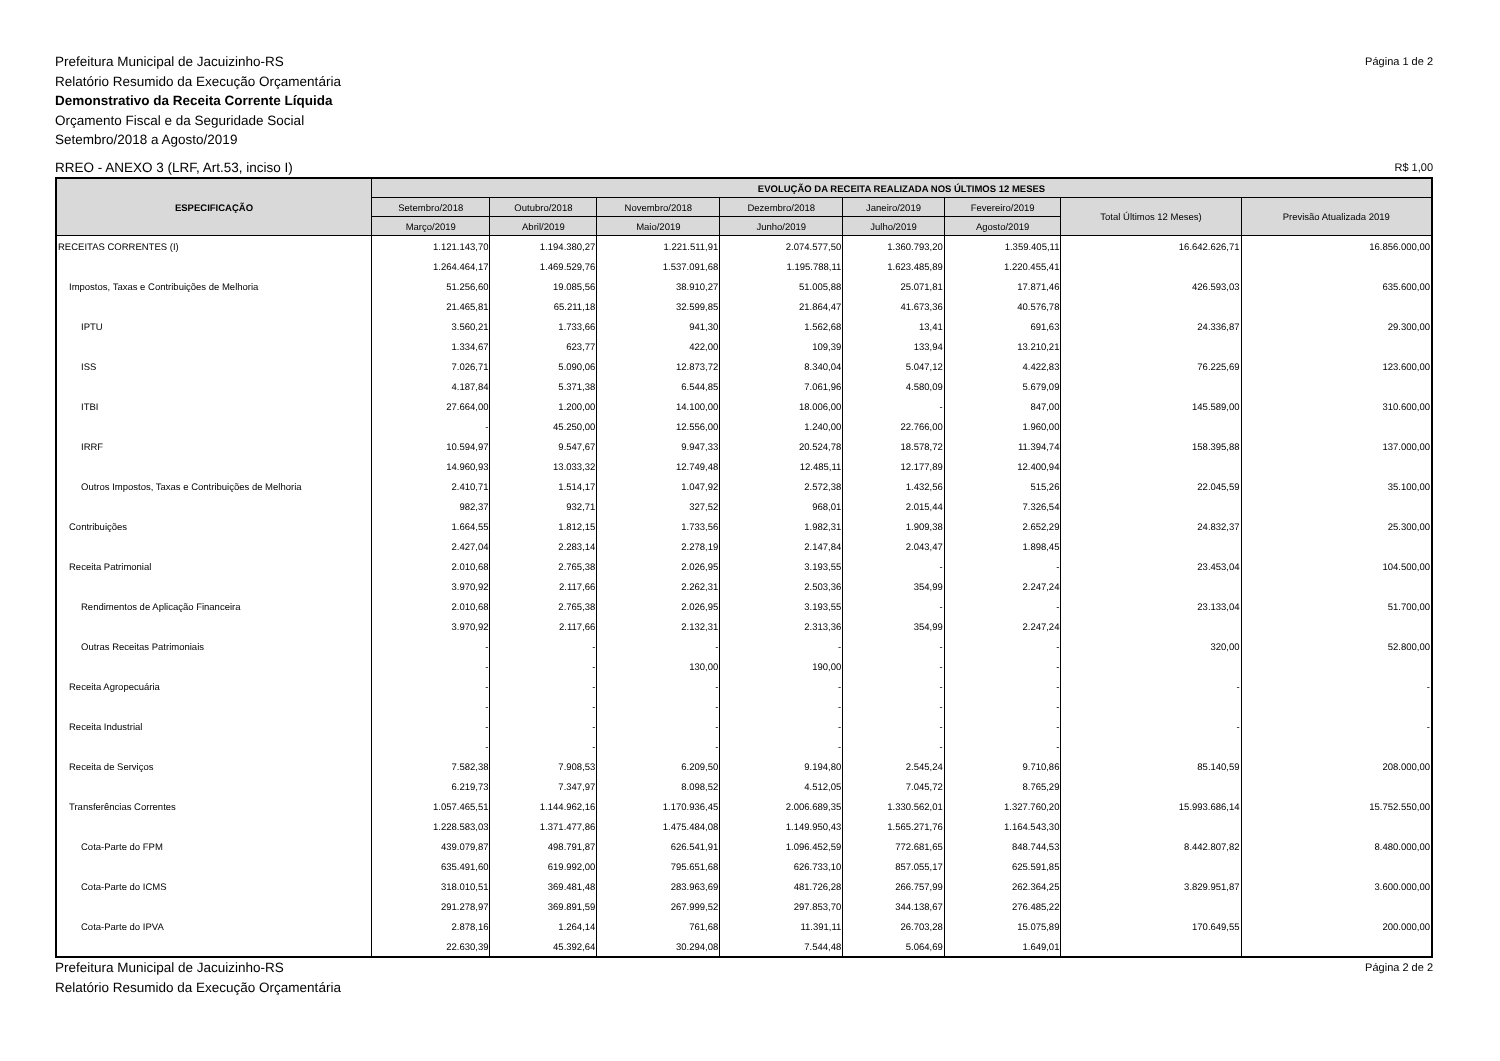Prefeitura Municipal de Jacuizinho-RS
Relatório Resumido da Execução Orçamentária
Demonstrativo da Receita Corrente Líquida
Orçamento Fiscal e da Seguridade Social
Setembro/2018 a Agosto/2019
Página 1 de 2
RREO - ANEXO 3 (LRF, Art.53, inciso I)
R$ 1,00
| ESPECIFICAÇÃO | EVOLUÇÃO DA RECEITA REALIZADA NOS ÚLTIMOS 12 MESES | | | | | | | |
| --- | --- | --- | --- | --- | --- | --- | --- | --- |
| | Setembro/2018 | Outubro/2018 | Novembro/2018 | Dezembro/2018 | Janeiro/2019 | Fevereiro/2019 | Total Últimos 12 Meses) | Previsão Atualizada 2019 |
| | Março/2019 | Abril/2019 | Maio/2019 | Junho/2019 | Julho/2019 | Agosto/2019 | | |
| RECEITAS CORRENTES (I) | 1.121.143,70 | 1.194.380,27 | 1.221.511,91 | 2.074.577,50 | 1.360.793,20 | 1.359.405,11 | 16.642.626,71 | 16.856.000,00 |
| | 1.264.464,17 | 1.469.529,76 | 1.537.091,68 | 1.195.788,11 | 1.623.485,89 | 1.220.455,41 | | |
| Impostos, Taxas e Contribuições de Melhoria | 51.256,60 | 19.085,56 | 38.910,27 | 51.005,88 | 25.071,81 | 17.871,46 | 426.593,03 | 635.600,00 |
| | 21.465,81 | 65.211,18 | 32.599,85 | 21.864,47 | 41.673,36 | 40.576,78 | | |
| IPTU | 3.560,21 | 1.733,66 | 941,30 | 1.562,68 | 13,41 | 691,63 | 24.336,87 | 29.300,00 |
| | 1.334,67 | 623,77 | 422,00 | 109,39 | 133,94 | 13.210,21 | | |
| ISS | 7.026,71 | 5.090,06 | 12.873,72 | 8.340,04 | 5.047,12 | 4.422,83 | 76.225,69 | 123.600,00 |
| | 4.187,84 | 5.371,38 | 6.544,85 | 7.061,96 | 4.580,09 | 5.679,09 | | |
| ITBI | 27.664,00 | 1.200,00 | 14.100,00 | 18.006,00 | - | 847,00 | 145.589,00 | 310.600,00 |
| | - | 45.250,00 | 12.556,00 | 1.240,00 | 22.766,00 | 1.960,00 | | |
| IRRF | 10.594,97 | 9.547,67 | 9.947,33 | 20.524,78 | 18.578,72 | 11.394,74 | 158.395,88 | 137.000,00 |
| | 14.960,93 | 13.033,32 | 12.749,48 | 12.485,11 | 12.177,89 | 12.400,94 | | |
| Outros Impostos, Taxas e Contribuições de Melhoria | 2.410,71 | 1.514,17 | 1.047,92 | 2.572,38 | 1.432,56 | 515,26 | 22.045,59 | 35.100,00 |
| | 982,37 | 932,71 | 327,52 | 968,01 | 2.015,44 | 7.326,54 | | |
| Contribuições | 1.664,55 | 1.812,15 | 1.733,56 | 1.982,31 | 1.909,38 | 2.652,29 | 24.832,37 | 25.300,00 |
| | 2.427,04 | 2.283,14 | 2.278,19 | 2.147,84 | 2.043,47 | 1.898,45 | | |
| Receita Patrimonial | 2.010,68 | 2.765,38 | 2.026,95 | 3.193,55 | - | - | 23.453,04 | 104.500,00 |
| | 3.970,92 | 2.117,66 | 2.262,31 | 2.503,36 | 354,99 | 2.247,24 | | |
| Rendimentos de Aplicação Financeira | 2.010,68 | 2.765,38 | 2.026,95 | 3.193,55 | - | - | 23.133,04 | 51.700,00 |
| | 3.970,92 | 2.117,66 | 2.132,31 | 2.313,36 | 354,99 | 2.247,24 | | |
| Outras Receitas Patrimoniais | - | - | - | - | - | - | 320,00 | 52.800,00 |
| | - | - | 130,00 | 190,00 | - | - | | |
| Receita Agropecuária | - | - | - | - | - | - | - | - |
| | - | - | - | - | - | - | | |
| Receita Industrial | - | - | - | - | - | - | - | - |
| | - | - | - | - | - | - | | |
| Receita de Serviços | 7.582,38 | 7.908,53 | 6.209,50 | 9.194,80 | 2.545,24 | 9.710,86 | 85.140,59 | 208.000,00 |
| | 6.219,73 | 7.347,97 | 8.098,52 | 4.512,05 | 7.045,72 | 8.765,29 | | |
| Transferências Correntes | 1.057.465,51 | 1.144.962,16 | 1.170.936,45 | 2.006.689,35 | 1.330.562,01 | 1.327.760,20 | 15.993.686,14 | 15.752.550,00 |
| | 1.228.583,03 | 1.371.477,86 | 1.475.484,08 | 1.149.950,43 | 1.565.271,76 | 1.164.543,30 | | |
| Cota-Parte do FPM | 439.079,87 | 498.791,87 | 626.541,91 | 1.096.452,59 | 772.681,65 | 848.744,53 | 8.442.807,82 | 8.480.000,00 |
| | 635.491,60 | 619.992,00 | 795.651,68 | 626.733,10 | 857.055,17 | 625.591,85 | | |
| Cota-Parte do ICMS | 318.010,51 | 369.481,48 | 283.963,69 | 481.726,28 | 266.757,99 | 262.364,25 | 3.829.951,87 | 3.600.000,00 |
| | 291.278,97 | 369.891,59 | 267.999,52 | 297.853,70 | 344.138,67 | 276.485,22 | | |
| Cota-Parte do IPVA | 2.878,16 | 1.264,14 | 761,68 | 11.391,11 | 26.703,28 | 15.075,89 | 170.649,55 | 200.000,00 |
| | 22.630,39 | 45.392,64 | 30.294,08 | 7.544,48 | 5.064,69 | 1.649,01 | | |
Prefeitura Municipal de Jacuizinho-RS
Relatório Resumido da Execução Orçamentária
Página 2 de 2